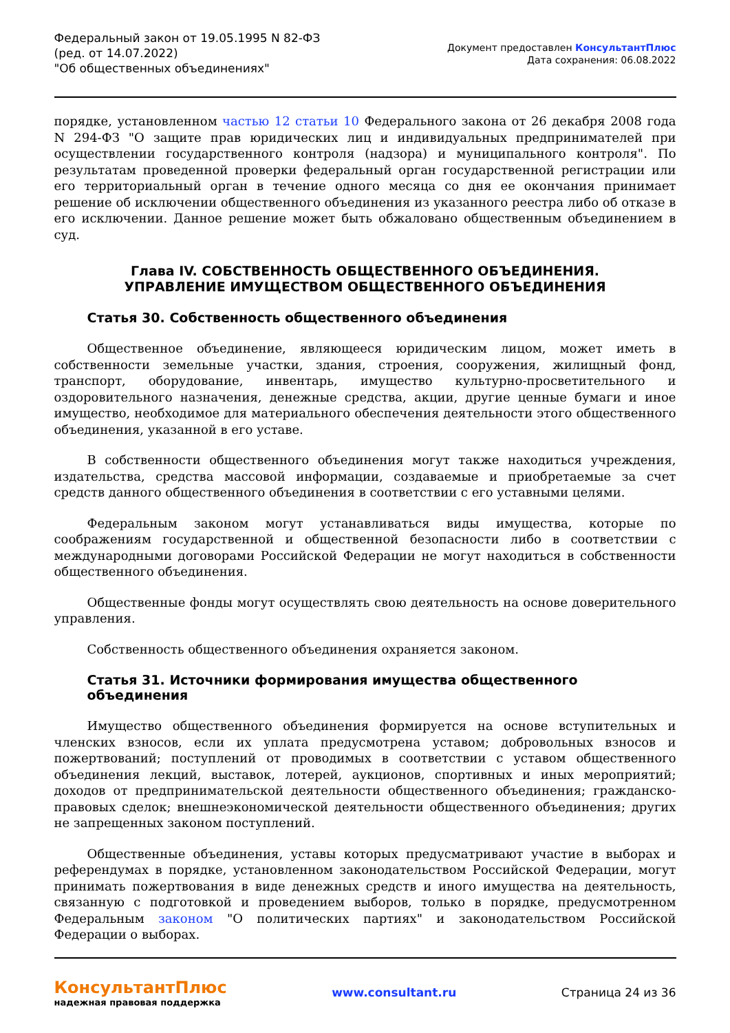Федеральный закон от 19.05.1995 N 82-ФЗ
(ред. от 14.07.2022)
"Об общественных объединениях"
Документ предоставлен КонсультантПлюс
Дата сохранения: 06.08.2022
порядке, установленном частью 12 статьи 10 Федерального закона от 26 декабря 2008 года N 294-ФЗ "О защите прав юридических лиц и индивидуальных предпринимателей при осуществлении государственного контроля (надзора) и муниципального контроля". По результатам проведенной проверки федеральный орган государственной регистрации или его территориальный орган в течение одного месяца со дня ее окончания принимает решение об исключении общественного объединения из указанного реестра либо об отказе в его исключении. Данное решение может быть обжаловано общественным объединением в суд.
Глава IV. СОБСТВЕННОСТЬ ОБЩЕСТВЕННОГО ОБЪЕДИНЕНИЯ.
УПРАВЛЕНИЕ ИМУЩЕСТВОМ ОБЩЕСТВЕННОГО ОБЪЕДИНЕНИЯ
Статья 30. Собственность общественного объединения
Общественное объединение, являющееся юридическим лицом, может иметь в собственности земельные участки, здания, строения, сооружения, жилищный фонд, транспорт, оборудование, инвентарь, имущество культурно-просветительного и оздоровительного назначения, денежные средства, акции, другие ценные бумаги и иное имущество, необходимое для материального обеспечения деятельности этого общественного объединения, указанной в его уставе.
В собственности общественного объединения могут также находиться учреждения, издательства, средства массовой информации, создаваемые и приобретаемые за счет средств данного общественного объединения в соответствии с его уставными целями.
Федеральным законом могут устанавливаться виды имущества, которые по соображениям государственной и общественной безопасности либо в соответствии с международными договорами Российской Федерации не могут находиться в собственности общественного объединения.
Общественные фонды могут осуществлять свою деятельность на основе доверительного управления.
Собственность общественного объединения охраняется законом.
Статья 31. Источники формирования имущества общественного объединения
Имущество общественного объединения формируется на основе вступительных и членских взносов, если их уплата предусмотрена уставом; добровольных взносов и пожертвований; поступлений от проводимых в соответствии с уставом общественного объединения лекций, выставок, лотерей, аукционов, спортивных и иных мероприятий; доходов от предпринимательской деятельности общественного объединения; гражданско-правовых сделок; внешнеэкономической деятельности общественного объединения; других не запрещенных законом поступлений.
Общественные объединения, уставы которых предусматривают участие в выборах и референдумах в порядке, установленном законодательством Российской Федерации, могут принимать пожертвования в виде денежных средств и иного имущества на деятельность, связанную с подготовкой и проведением выборов, только в порядке, предусмотренном Федеральным законом "О политических партиях" и законодательством Российской Федерации о выборах.
КонсультантПлюс
надежная правовая поддержка
www.consultant.ru Страница 24 из 36